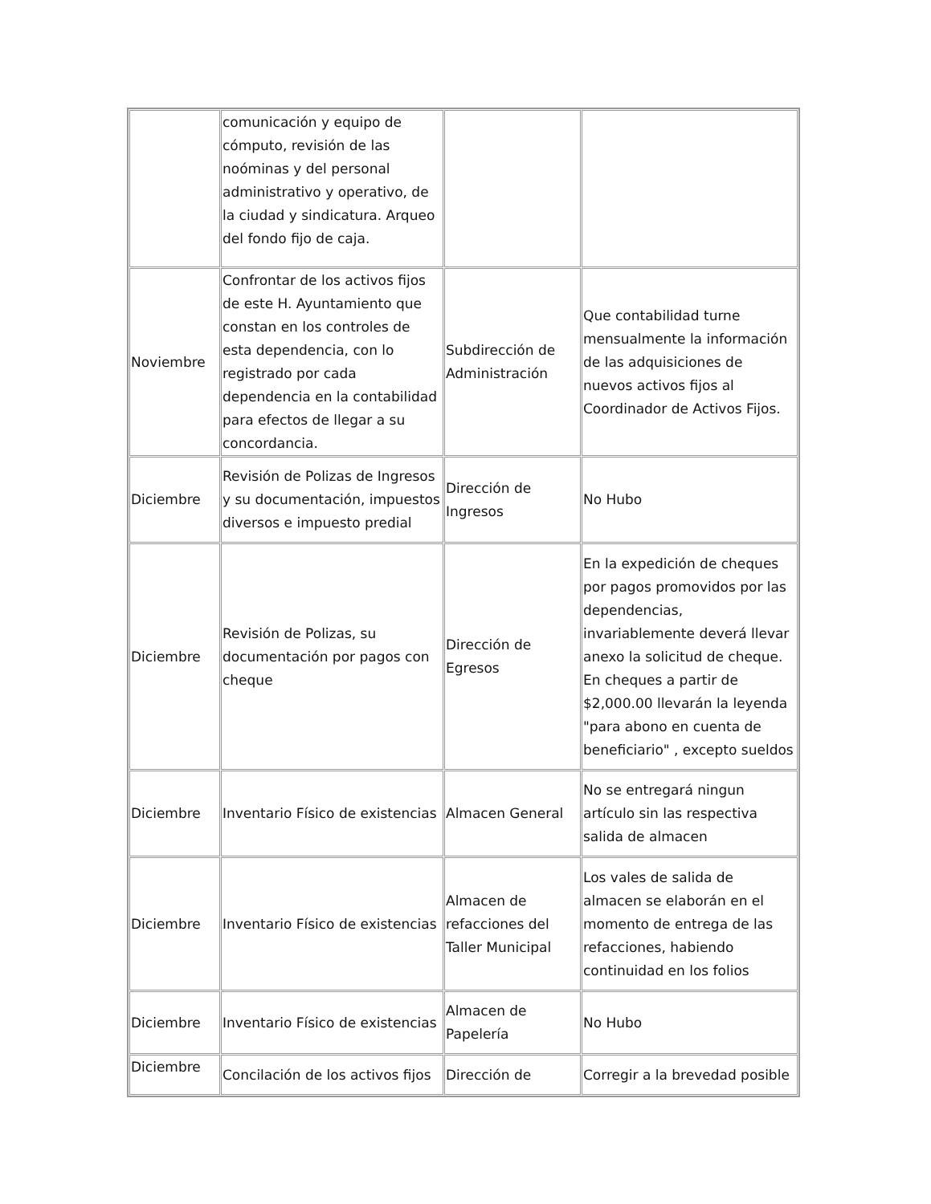| | comunicación y equipo de cómputo, revisión de las noóminas y del personal administrativo y operativo, de la ciudad y sindicatura. Arqueo del fondo fijo de caja. | | |
| Noviembre | Confrontar de los activos fijos de este H. Ayuntamiento que constan en los controles de esta dependencia, con lo registrado por cada dependencia en la contabilidad para efectos de llegar a su concordancia. | Subdirección de Administración | Que contabilidad turne mensualmente la información de las adquisiciones de nuevos activos fijos al Coordinador de Activos Fijos. |
| Diciembre | Revisión de Polizas de Ingresos y su documentación, impuestos diversos e impuesto predial | Dirección de Ingresos | No Hubo |
| Diciembre | Revisión de Polizas, su documentación por pagos con cheque | Dirección de Egresos | En la expedición de cheques por pagos promovidos por las dependencias, invariablemente deverá llevar anexo la solicitud de cheque. En cheques a partir de $2,000.00 llevarán la leyenda "para abono en cuenta de beneficiario" , excepto sueldos |
| Diciembre | Inventario Físico de existencias | Almacen General | No se entregará ningun artículo sin las respectiva salida de almacen |
| Diciembre | Inventario Físico de existencias | Almacen de refacciones del Taller Municipal | Los vales de salida de almacen se elaborán en el momento de entrega de las refacciones, habiendo continuidad en los folios |
| Diciembre | Inventario Físico de existencias | Almacen de Papelería | No Hubo |
| Diciembre | Concilación de los activos fijos | Dirección de | Corregir a la brevedad posible |